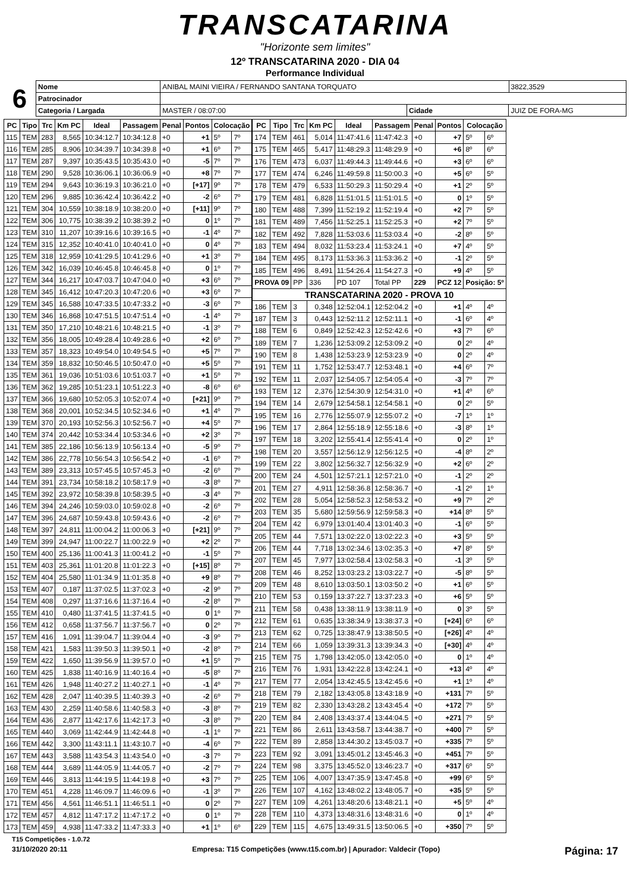TRANSCATARINA
"Horizonte sem limites"
12º TRANSCATARINA 2020 - DIA 04
Performance Individual
| 6 | Nome | ANIBAL MAINI VIEIRA / FERNANDO SANTANA TORQUATO | | | 3822,3529 |
| | Patrocinador | | | | |
| | Categoria / Largada | MASTER / 08:07:00 | Cidade | JUIZ DE FORA-MG | |
| PC | Tipo | Trc | Km PC | Ideal | Passagem | Penal | Pontos | Colocação | |
| --- | --- | --- | --- | --- | --- | --- | --- | --- | --- |
| 115 | TEM | 283 | 8,565 | 10:34:12.7 | 10:34:12.8 | +0 | +1 | 5º | 7º |
| 116 | TEM | 285 | 8,906 | 10:34:39.7 | 10:34:39.8 | +0 | +1 | 6º | 7º |
| 117 | TEM | 287 | 9,397 | 10:35:43.5 | 10:35:43.0 | +0 | -5 | 7º | 7º |
| 118 | TEM | 290 | 9,528 | 10:36:06.1 | 10:36:06.9 | +0 | +8 | 7º | 7º |
| 119 | TEM | 294 | 9,643 | 10:36:19.3 | 10:36:21.0 | +0 | [+17] | 9º | 7º |
| 120 | TEM | 296 | 9,885 | 10:36:42.4 | 10:36:42.2 | +0 | -2 | 6º | 7º |
| 121 | TEM | 304 | 10,559 | 10:38:18.9 | 10:38:20.0 | +0 | [+11] | 9º | 7º |
| 122 | TEM | 306 | 10,775 | 10:38:39.2 | 10:38:39.2 | +0 | 0 | 1º | 7º |
| 123 | TEM | 310 | 11,207 | 10:39:16.6 | 10:39:16.5 | +0 | -1 | 4º | 7º |
| 124 | TEM | 315 | 12,352 | 10:40:41.0 | 10:40:41.0 | +0 | 0 | 4º | 7º |
| 125 | TEM | 318 | 12,959 | 10:41:29.5 | 10:41:29.6 | +0 | +1 | 3º | 7º |
| 126 | TEM | 342 | 16,039 | 10:46:45.8 | 10:46:45.8 | +0 | 0 | 1º | 7º |
| 127 | TEM | 344 | 16,217 | 10:47:03.7 | 10:47:04.0 | +0 | +3 | 6º | 7º |
| 128 | TEM | 345 | 16,412 | 10:47:20.3 | 10:47:20.6 | +0 | +3 | 6º | 7º |
| 129 | TEM | 345 | 16,588 | 10:47:33.5 | 10:47:33.2 | +0 | -3 | 6º | 7º |
| 130 | TEM | 346 | 16,868 | 10:47:51.5 | 10:47:51.4 | +0 | -1 | 4º | 7º |
| 131 | TEM | 350 | 17,210 | 10:48:21.6 | 10:48:21.5 | +0 | -1 | 3º | 7º |
| 132 | TEM | 356 | 18,005 | 10:49:28.4 | 10:49:28.6 | +0 | +2 | 6º | 7º |
| 133 | TEM | 357 | 18,323 | 10:49:54.0 | 10:49:54.5 | +0 | +5 | 7º | 7º |
| 134 | TEM | 359 | 18,832 | 10:50:46.5 | 10:50:47.0 | +0 | +5 | 5º | 7º |
| 135 | TEM | 361 | 19,036 | 10:51:03.6 | 10:51:03.7 | +0 | +1 | 5º | 7º |
| 136 | TEM | 362 | 19,285 | 10:51:23.1 | 10:51:22.3 | +0 | -8 | 6º | 6º |
| 137 | TEM | 366 | 19,680 | 10:52:05.3 | 10:52:07.4 | +0 | [+21] | 9º | 7º |
| 138 | TEM | 368 | 20,001 | 10:52:34.5 | 10:52:34.6 | +0 | +1 | 4º | 7º |
| 139 | TEM | 370 | 20,193 | 10:52:56.3 | 10:52:56.7 | +0 | +4 | 5º | 7º |
| 140 | TEM | 374 | 20,442 | 10:53:34.4 | 10:53:34.6 | +0 | +2 | 3º | 7º |
| 141 | TEM | 385 | 22,186 | 10:56:13.9 | 10:56:13.4 | +0 | -5 | 9º | 7º |
| 142 | TEM | 386 | 22,778 | 10:56:54.3 | 10:56:54.2 | +0 | -1 | 6º | 7º |
| 143 | TEM | 389 | 23,313 | 10:57:45.5 | 10:57:45.3 | +0 | -2 | 6º | 7º |
| 144 | TEM | 391 | 23,734 | 10:58:18.2 | 10:58:17.9 | +0 | -3 | 8º | 7º |
| 145 | TEM | 392 | 23,972 | 10:58:39.8 | 10:58:39.5 | +0 | -3 | 4º | 7º |
| 146 | TEM | 394 | 24,246 | 10:59:03.0 | 10:59:02.8 | +0 | -2 | 6º | 7º |
| 147 | TEM | 396 | 24,687 | 10:59:43.8 | 10:59:43.6 | +0 | -2 | 6º | 7º |
| 148 | TEM | 397 | 24,811 | 11:00:04.2 | 11:00:06.3 | +0 | [+21] | 9º | 7º |
| 149 | TEM | 399 | 24,947 | 11:00:22.7 | 11:00:22.9 | +0 | +2 | 2º | 7º |
| 150 | TEM | 400 | 25,136 | 11:00:41.3 | 11:00:41.2 | +0 | -1 | 5º | 7º |
| 151 | TEM | 403 | 25,361 | 11:01:20.8 | 11:01:22.3 | +0 | [+15] | 8º | 7º |
| 152 | TEM | 404 | 25,580 | 11:01:34.9 | 11:01:35.8 | +0 | +9 | 8º | 7º |
| 153 | TEM | 407 | 0,187 | 11:37:02.5 | 11:37:02.3 | +0 | -2 | 9º | 7º |
| 154 | TEM | 408 | 0,297 | 11:37:16.6 | 11:37:16.4 | +0 | -2 | 8º | 7º |
| 155 | TEM | 410 | 0,480 | 11:37:41.5 | 11:37:41.5 | +0 | 0 | 1º | 7º |
| 156 | TEM | 412 | 0,658 | 11:37:56.7 | 11:37:56.7 | +0 | 0 | 2º | 7º |
| 157 | TEM | 416 | 1,091 | 11:39:04.7 | 11:39:04.4 | +0 | -3 | 9º | 7º |
| 158 | TEM | 421 | 1,583 | 11:39:50.3 | 11:39:50.1 | +0 | -2 | 8º | 7º |
| 159 | TEM | 422 | 1,650 | 11:39:56.9 | 11:39:57.0 | +0 | +1 | 5º | 7º |
| 160 | TEM | 425 | 1,838 | 11:40:16.9 | 11:40:16.4 | +0 | -5 | 8º | 7º |
| 161 | TEM | 426 | 1,948 | 11:40:27.2 | 11:40:27.1 | +0 | -1 | 4º | 7º |
| 162 | TEM | 428 | 2,047 | 11:40:39.5 | 11:40:39.3 | +0 | -2 | 6º | 7º |
| 163 | TEM | 430 | 2,259 | 11:40:58.6 | 11:40:58.3 | +0 | -3 | 8º | 7º |
| 164 | TEM | 436 | 2,877 | 11:42:17.6 | 11:42:17.3 | +0 | -3 | 8º | 7º |
| 165 | TEM | 440 | 3,069 | 11:42:44.9 | 11:42:44.8 | +0 | -1 | 1º | 7º |
| 166 | TEM | 442 | 3,300 | 11:43:11.1 | 11:43:10.7 | +0 | -4 | 6º | 7º |
| 167 | TEM | 443 | 3,588 | 11:43:54.3 | 11:43:54.0 | +0 | -3 | 7º | 7º |
| 168 | TEM | 444 | 3,689 | 11:44:05.9 | 11:44:05.7 | +0 | -2 | 7º | 7º |
| 169 | TEM | 446 | 3,813 | 11:44:19.5 | 11:44:19.8 | +0 | +3 | 7º | 7º |
| 170 | TEM | 451 | 4,228 | 11:46:09.7 | 11:46:09.6 | +0 | -1 | 3º | 7º |
| 171 | TEM | 456 | 4,561 | 11:46:51.1 | 11:46:51.1 | +0 | 0 | 2º | 7º |
| 172 | TEM | 457 | 4,812 | 11:47:17.2 | 11:47:17.2 | +0 | 0 | 1º | 7º |
| 173 | TEM | 459 | 4,938 | 11:47:33.2 | 11:47:33.3 | +0 | +1 | 1º | 6º |
| PC | Tipo | Trc | Km PC | Ideal | Passagem | Penal | Pontos | Colocação | |
| --- | --- | --- | --- | --- | --- | --- | --- | --- | --- |
| 174 | TEM | 461 | 5,014 | 11:47:41.6 | 11:47:42.3 | +0 | +7 | 5º | 6º |
| 175 | TEM | 465 | 5,417 | 11:48:29.3 | 11:48:29.9 | +0 | +6 | 8º | 6º |
| 176 | TEM | 473 | 6,037 | 11:49:44.3 | 11:49:44.6 | +0 | +3 | 6º | 6º |
| 177 | TEM | 474 | 6,246 | 11:49:59.8 | 11:50:00.3 | +0 | +5 | 6º | 5º |
| 178 | TEM | 479 | 6,533 | 11:50:29.3 | 11:50:29.4 | +0 | +1 | 2º | 5º |
| 179 | TEM | 481 | 6,828 | 11:51:01.5 | 11:51:01.5 | +0 | 0 | 1º | 5º |
| 180 | TEM | 488 | 7,399 | 11:52:19.2 | 11:52:19.4 | +0 | +2 | 7º | 5º |
| 181 | TEM | 489 | 7,456 | 11:52:25.1 | 11:52:25.3 | +0 | +2 | 7º | 5º |
| 182 | TEM | 492 | 7,828 | 11:53:03.6 | 11:53:03.4 | +0 | -2 | 8º | 5º |
| 183 | TEM | 494 | 8,032 | 11:53:23.4 | 11:53:24.1 | +0 | +7 | 4º | 5º |
| 184 | TEM | 495 | 8,173 | 11:53:36.3 | 11:53:36.2 | +0 | -1 | 2º | 5º |
| 185 | TEM | 496 | 8,491 | 11:54:26.4 | 11:54:27.3 | +0 | +9 | 4º | 5º |
| PROVA 09 | | PP | 336 | PD 107 | Total PP | 229 | PCZ 12 | Posição: 5º | |
| TRANSCATARINA 2020 - PROVA 10 | | | | | | | | | |
| 186 | TEM | 3 | 0,348 | 12:52:04.1 | 12:52:04.2 | +0 | +1 | 4º | 4º |
| 187 | TEM | 3 | 0,443 | 12:52:11.2 | 12:52:11.1 | +0 | -1 | 6º | 4º |
| 188 | TEM | 6 | 0,849 | 12:52:42.3 | 12:52:42.6 | +0 | +3 | 7º | 6º |
| 189 | TEM | 7 | 1,236 | 12:53:09.2 | 12:53:09.2 | +0 | 0 | 2º | 4º |
| 190 | TEM | 8 | 1,438 | 12:53:23.9 | 12:53:23.9 | +0 | 0 | 2º | 4º |
| 191 | TEM | 11 | 1,752 | 12:53:47.7 | 12:53:48.1 | +0 | +4 | 6º | 7º |
| 192 | TEM | 11 | 2,037 | 12:54:05.7 | 12:54:05.4 | +0 | -3 | 7º | 7º |
| 193 | TEM | 12 | 2,376 | 12:54:30.9 | 12:54:31.0 | +0 | +1 | 4º | 6º |
| 194 | TEM | 14 | 2,679 | 12:54:58.1 | 12:54:58.1 | +0 | 0 | 2º | 5º |
| 195 | TEM | 16 | 2,776 | 12:55:07.9 | 12:55:07.2 | +0 | -7 | 1º | 1º |
| 196 | TEM | 17 | 2,864 | 12:55:18.9 | 12:55:18.6 | +0 | -3 | 8º | 1º |
| 197 | TEM | 18 | 3,202 | 12:55:41.4 | 12:55:41.4 | +0 | 0 | 2º | 1º |
| 198 | TEM | 20 | 3,557 | 12:56:12.9 | 12:56:12.5 | +0 | -4 | 8º | 2º |
| 199 | TEM | 22 | 3,802 | 12:56:32.7 | 12:56:32.9 | +0 | +2 | 6º | 2º |
| 200 | TEM | 24 | 4,501 | 12:57:21.1 | 12:57:21.0 | +0 | -1 | 2º | 2º |
| 201 | TEM | 27 | 4,911 | 12:58:36.8 | 12:58:36.7 | +0 | -1 | 2º | 1º |
| 202 | TEM | 28 | 5,054 | 12:58:52.3 | 12:58:53.2 | +0 | +9 | 7º | 2º |
| 203 | TEM | 35 | 5,680 | 12:59:56.9 | 12:59:58.3 | +0 | +14 | 8º | 5º |
| 204 | TEM | 42 | 6,979 | 13:01:40.4 | 13:01:40.3 | +0 | -1 | 6º | 5º |
| 205 | TEM | 44 | 7,571 | 13:02:22.0 | 13:02:22.3 | +0 | +3 | 5º | 5º |
| 206 | TEM | 44 | 7,718 | 13:02:34.6 | 13:02:35.3 | +0 | +7 | 8º | 5º |
| 207 | TEM | 45 | 7,977 | 13:02:58.4 | 13:02:58.3 | +0 | -1 | 3º | 5º |
| 208 | TEM | 46 | 8,252 | 13:03:23.2 | 13:03:22.7 | +0 | -5 | 8º | 5º |
| 209 | TEM | 48 | 8,610 | 13:03:50.1 | 13:03:50.2 | +0 | +1 | 6º | 5º |
| 210 | TEM | 53 | 0,159 | 13:37:22.7 | 13:37:23.3 | +0 | +6 | 5º | 5º |
| 211 | TEM | 58 | 0,438 | 13:38:11.9 | 13:38:11.9 | +0 | 0 | 3º | 5º |
| 212 | TEM | 61 | 0,635 | 13:38:34.9 | 13:38:37.3 | +0 | [+24] | 6º | 6º |
| 213 | TEM | 62 | 0,725 | 13:38:47.9 | 13:38:50.5 | +0 | [+26] | 4º | 4º |
| 214 | TEM | 66 | 1,059 | 13:39:31.3 | 13:39:34.3 | +0 | [+30] | 4º | 4º |
| 215 | TEM | 75 | 1,798 | 13:42:05.0 | 13:42:05.0 | +0 | 0 | 1º | 4º |
| 216 | TEM | 76 | 1,931 | 13:42:22.8 | 13:42:24.1 | +0 | +13 | 4º | 4º |
| 217 | TEM | 77 | 2,054 | 13:42:45.5 | 13:42:45.6 | +0 | +1 | 1º | 4º |
| 218 | TEM | 79 | 2,182 | 13:43:05.8 | 13:43:18.9 | +0 | +131 | 7º | 5º |
| 219 | TEM | 82 | 2,330 | 13:43:28.2 | 13:43:45.4 | +0 | +172 | 7º | 5º |
| 220 | TEM | 84 | 2,408 | 13:43:37.4 | 13:44:04.5 | +0 | +271 | 7º | 5º |
| 221 | TEM | 86 | 2,611 | 13:43:58.7 | 13:44:38.7 | +0 | +400 | 7º | 5º |
| 222 | TEM | 89 | 2,858 | 13:44:30.2 | 13:45:03.7 | +0 | +335 | 7º | 5º |
| 223 | TEM | 92 | 3,091 | 13:45:01.2 | 13:45:46.3 | +0 | +451 | 7º | 5º |
| 224 | TEM | 98 | 3,375 | 13:45:52.0 | 13:46:23.7 | +0 | +317 | 6º | 5º |
| 225 | TEM | 106 | 4,007 | 13:47:35.9 | 13:47:45.8 | +0 | +99 | 6º | 5º |
| 226 | TEM | 107 | 4,162 | 13:48:02.2 | 13:48:05.7 | +0 | +35 | 5º | 5º |
| 227 | TEM | 109 | 4,261 | 13:48:20.6 | 13:48:21.1 | +0 | +5 | 5º | 4º |
| 228 | TEM | 110 | 4,373 | 13:48:31.6 | 13:48:31.6 | +0 | 0 | 1º | 4º |
| 229 | TEM | 115 | 4,675 | 13:49:31.5 | 13:50:06.5 | +0 | +350 | 7º | 5º |
T15 Competições - 1.0.72
31/10/2020 20:11 Empresa: T15 Competições (www.t15.com.br) | Apurador: Valdecir (Topo) Página: 17